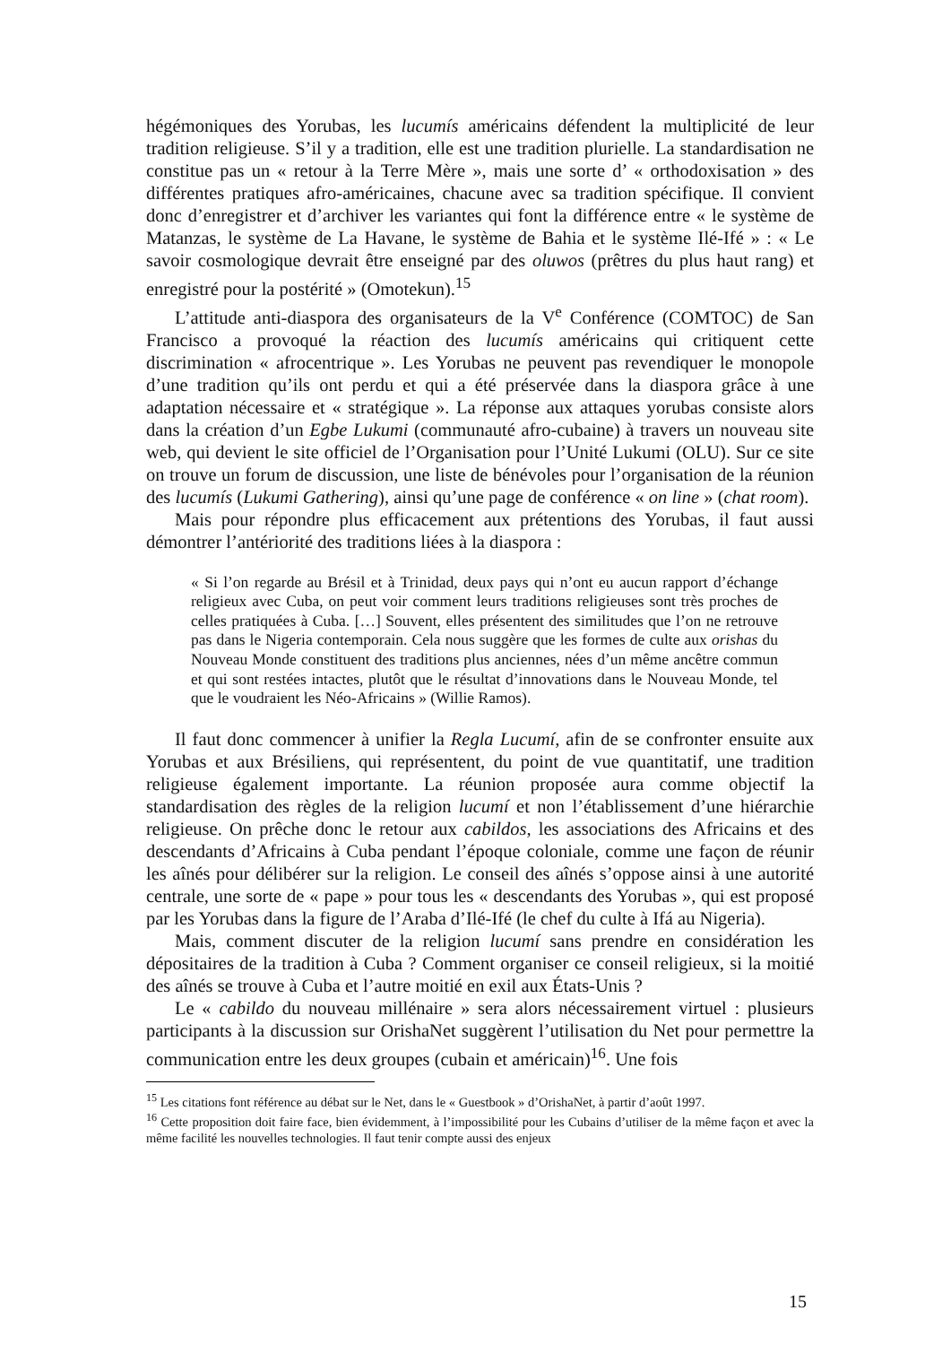hégémoniques des Yorubas, les lucumís américains défendent la multiplicité de leur tradition religieuse. S’il y a tradition, elle est une tradition plurielle. La standardisation ne constitue pas un « retour à la Terre Mère », mais une sorte d’ « orthodoxisation » des différentes pratiques afro-américaines, chacune avec sa tradition spécifique. Il convient donc d’enregistrer et d’archiver les variantes qui font la différence entre « le système de Matanzas, le système de La Havane, le système de Bahia et le système Ilé-Ifé » : « Le savoir cosmologique devrait être enseigné par des oluwos (prêtres du plus haut rang) et enregistré pour la postérité » (Omotekun).<sup>15</sup>
L’attitude anti-diaspora des organisateurs de la V<sup>e</sup> Conférence (COMTOC) de San Francisco a provoqué la réaction des lucumís américains qui critiquent cette discrimination « afrocentrique ». Les Yorubas ne peuvent pas revendiquer le monopole d’une tradition qu’ils ont perdu et qui a été préservée dans la diaspora grâce à une adaptation nécessaire et « stratégique ». La réponse aux attaques yorubas consiste alors dans la création d’un Egbe Lukumi (communauté afro-cubaine) à travers un nouveau site web, qui devient le site officiel de l’Organisation pour l’Unité Lukumi (OLU). Sur ce site on trouve un forum de discussion, une liste de bénévoles pour l’organisation de la réunion des lucumís (Lukumi Gathering), ainsi qu’une page de conférence « on line » (chat room).
Mais pour répondre plus efficacement aux prétentions des Yorubas, il faut aussi démontrer l’antériorité des traditions liées à la diaspora :
« Si l’on regarde au Brésil et à Trinidad, deux pays qui n’ont eu aucun rapport d’échange religieux avec Cuba, on peut voir comment leurs traditions religieuses sont très proches de celles pratiquées à Cuba. […] Souvent, elles présentent des similitudes que l’on ne retrouve pas dans le Nigeria contemporain. Cela nous suggère que les formes de culte aux orishas du Nouveau Monde constituent des traditions plus anciennes, nées d’un même ancêtre commun et qui sont restées intactes, plutôt que le résultat d’innovations dans le Nouveau Monde, tel que le voudraient les Néo-Africains » (Willie Ramos).
Il faut donc commencer à unifier la Regla Lucumí, afin de se confronter ensuite aux Yorubas et aux Brésiliens, qui représentent, du point de vue quantitatif, une tradition religieuse également importante. La réunion proposée aura comme objectif la standardisation des règles de la religion lucumí et non l’établissement d’une hiérarchie religieuse. On prêche donc le retour aux cabildos, les associations des Africains et des descendants d’Africains à Cuba pendant l’époque coloniale, comme une façon de réunir les aînés pour délibérer sur la religion. Le conseil des aînés s’oppose ainsi à une autorité centrale, une sorte de « pape » pour tous les « descendants des Yorubas », qui est proposé par les Yorubas dans la figure de l’Araba d’Ilé-Ifé (le chef du culte à Ifá au Nigeria).
Mais, comment discuter de la religion lucumí sans prendre en considération les dépositaires de la tradition à Cuba ? Comment organiser ce conseil religieux, si la moitié des aînés se trouve à Cuba et l’autre moitié en exil aux États-Unis ?
Le « cabildo du nouveau millénaire » sera alors nécessairement virtuel : plusieurs participants à la discussion sur OrishaNet suggèrent l’utilisation du Net pour permettre la communication entre les deux groupes (cubain et américain)<sup>16</sup>. Une fois
<sup>15</sup> Les citations font référence au débat sur le Net, dans le « Guestbook » d’OrishaNet, à partir d’août 1997.
<sup>16</sup> Cette proposition doit faire face, bien évidemment, à l’impossibilité pour les Cubains d’utiliser de la même façon et avec la même facilité les nouvelles technologies. Il faut tenir compte aussi des enjeux
15